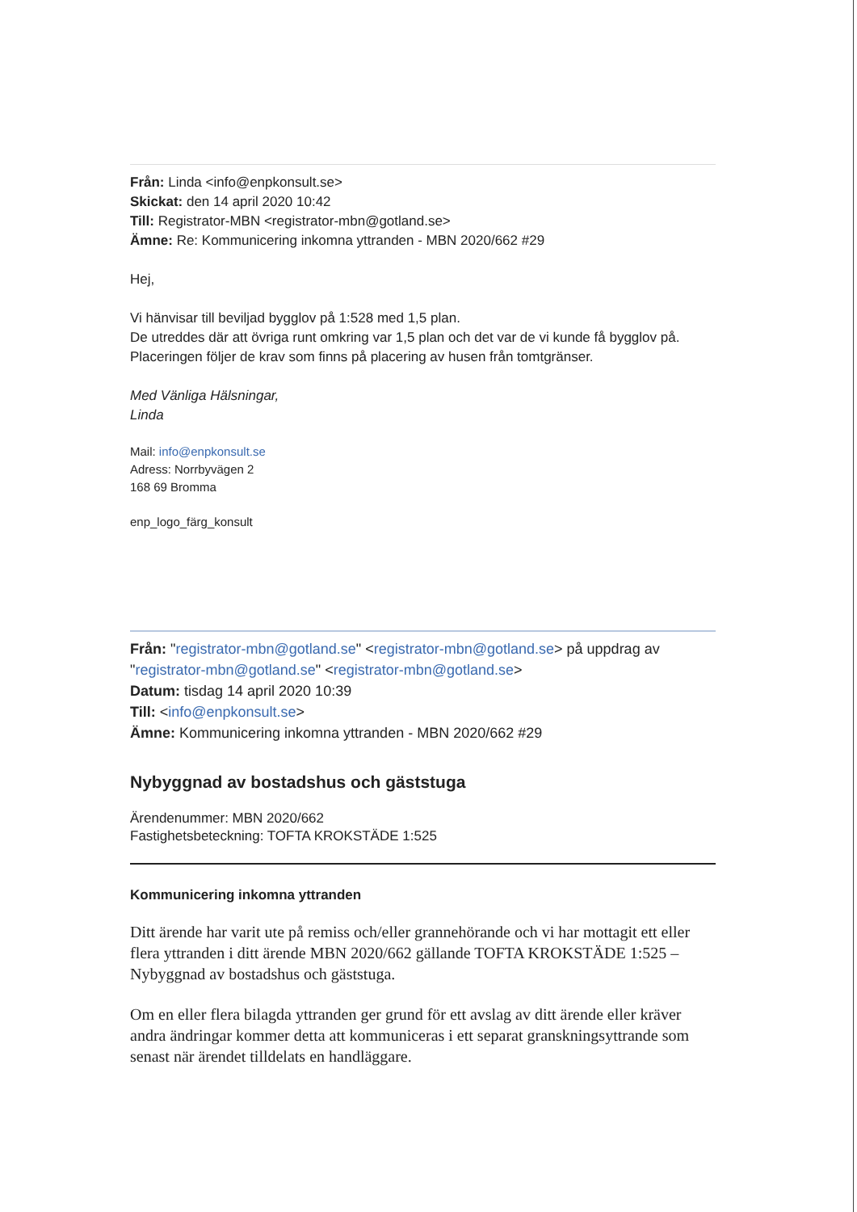Från: Linda <info@enpkonsult.se>
Skickat: den 14 april 2020 10:42
Till: Registrator-MBN <registrator-mbn@gotland.se>
Ämne: Re: Kommunicering inkomna yttranden - MBN 2020/662 #29
Hej,
Vi hänvisar till beviljad bygglov på 1:528 med 1,5 plan.
De utreddes där att övriga runt omkring var 1,5 plan och det var de vi kunde få bygglov på.
Placeringen följer de krav som finns på placering av husen från tomtgränser.
Med Vänliga Hälsningar,
Linda
Mail: info@enpkonsult.se
Adress: Norrbyvägen 2
168 69 Bromma
enp_logo_färg_konsult
Från: "registrator-mbn@gotland.se" <registrator-mbn@gotland.se> på uppdrag av "registrator-mbn@gotland.se" <registrator-mbn@gotland.se>
Datum: tisdag 14 april 2020 10:39
Till: <info@enpkonsult.se>
Ämne: Kommunicering inkomna yttranden - MBN 2020/662 #29
Nybyggnad av bostadshus och gäststuga
Ärendenummer: MBN 2020/662
Fastighetsbeteckning: TOFTA KROKSTÄDE 1:525
Kommunicering inkomna yttranden
Ditt ärende har varit ute på remiss och/eller grannehörande och vi har mottagit ett eller flera yttranden i ditt ärende MBN 2020/662 gällande TOFTA KROKSTÄDE 1:525 – Nybyggnad av bostadshus och gäststuga.
Om en eller flera bilagda yttranden ger grund för ett avslag av ditt ärende eller kräver andra ändringar kommer detta att kommuniceras i ett separat granskningsyttrande som senast när ärendet tilldelats en handläggare.